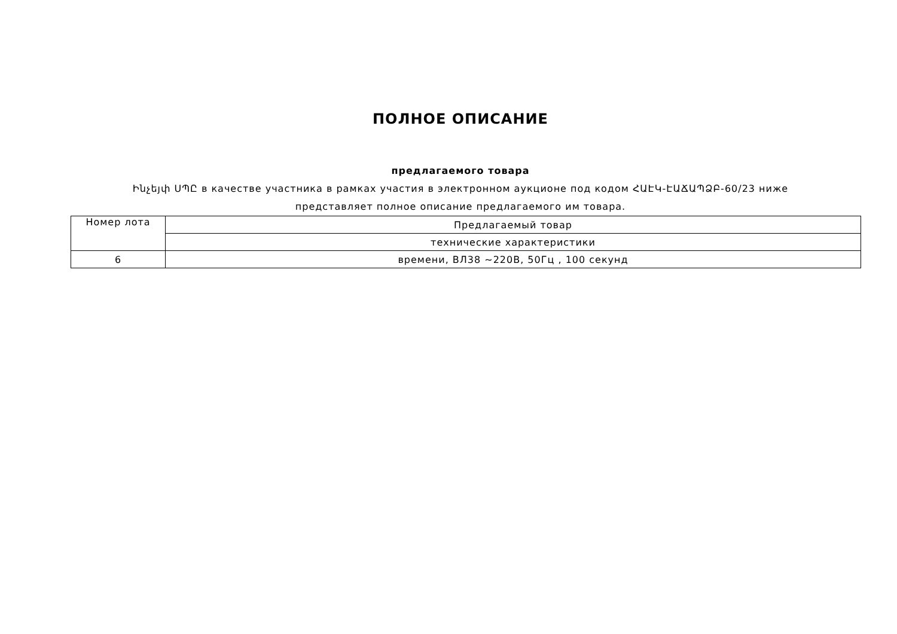ПОЛНОЕ ОПИСАНИЕ
предлагаемого товара
Ինչեյփ ՍՊԸ в качестве участника в рамках участия в электронном аукционе под кодом ՀԱԷԿ-ԷԱՃԱՊՁԲ-60/23 ниже представляет полное описание предлагаемого им товара.
| Номер лота | Предлагаемый товар |
| | технические характеристики |
| 6 | времени, ВЛ38 ~220В, 50Гц , 100 секунд |